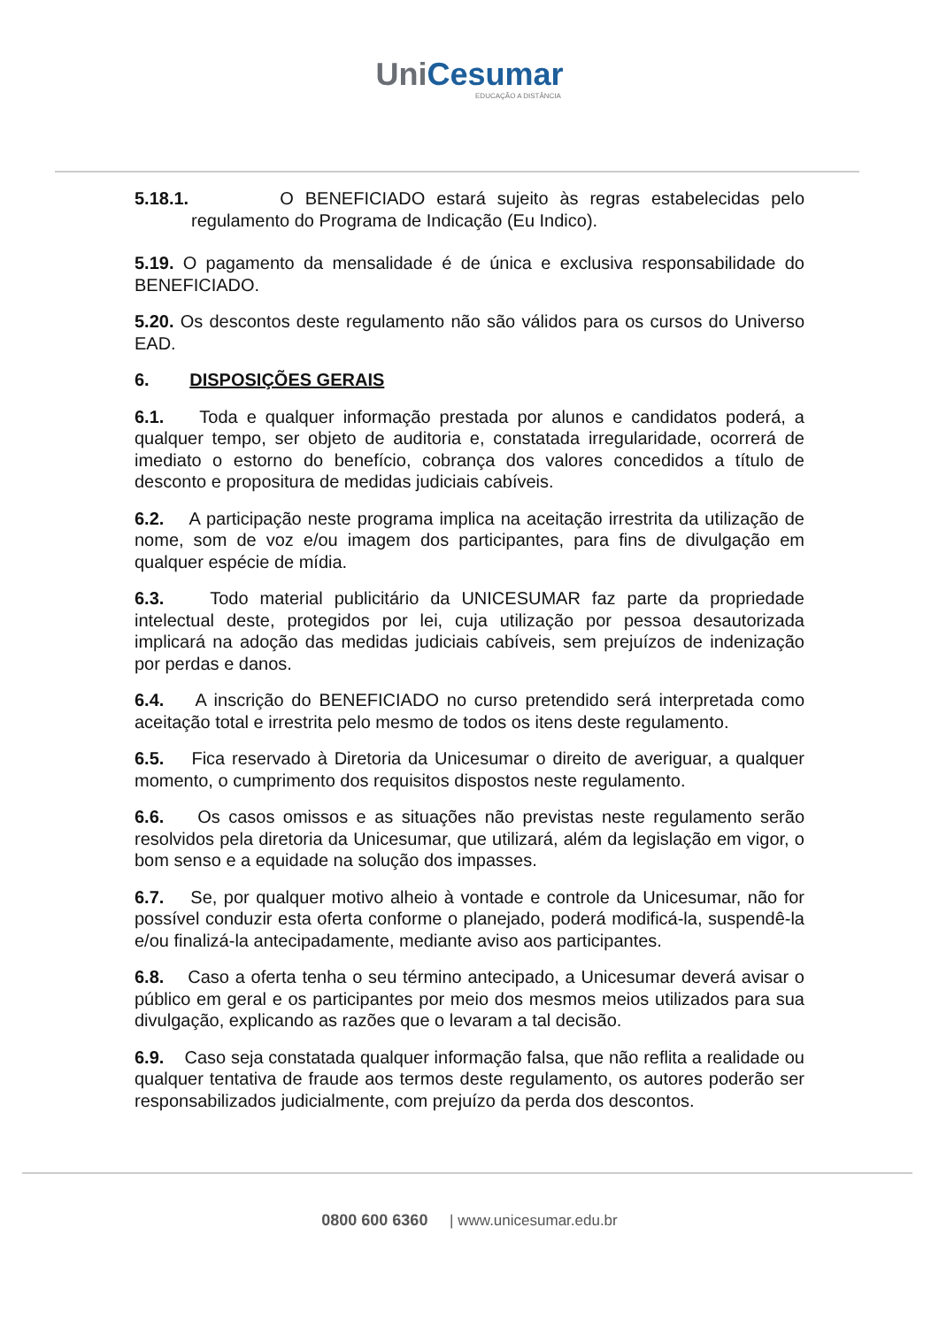UniCesumar
EDUCAÇÃO A DISTÂNCIA
5.18.1. O BENEFICIADO estará sujeito às regras estabelecidas pelo regulamento do Programa de Indicação (Eu Indico).
5.19. O pagamento da mensalidade é de única e exclusiva responsabilidade do BENEFICIADO.
5.20. Os descontos deste regulamento não são válidos para os cursos do Universo EAD.
6. DISPOSIÇÕES GERAIS
6.1. Toda e qualquer informação prestada por alunos e candidatos poderá, a qualquer tempo, ser objeto de auditoria e, constatada irregularidade, ocorrerá de imediato o estorno do benefício, cobrança dos valores concedidos a título de desconto e propositura de medidas judiciais cabíveis.
6.2. A participação neste programa implica na aceitação irrestrita da utilização de nome, som de voz e/ou imagem dos participantes, para fins de divulgação em qualquer espécie de mídia.
6.3. Todo material publicitário da UNICESUMAR faz parte da propriedade intelectual deste, protegidos por lei, cuja utilização por pessoa desautorizada implicará na adoção das medidas judiciais cabíveis, sem prejuízos de indenização por perdas e danos.
6.4. A inscrição do BENEFICIADO no curso pretendido será interpretada como aceitação total e irrestrita pelo mesmo de todos os itens deste regulamento.
6.5. Fica reservado à Diretoria da Unicesumar o direito de averiguar, a qualquer momento, o cumprimento dos requisitos dispostos neste regulamento.
6.6. Os casos omissos e as situações não previstas neste regulamento serão resolvidos pela diretoria da Unicesumar, que utilizará, além da legislação em vigor, o bom senso e a equidade na solução dos impasses.
6.7. Se, por qualquer motivo alheio à vontade e controle da Unicesumar, não for possível conduzir esta oferta conforme o planejado, poderá modificá-la, suspendê-la e/ou finalizá-la antecipadamente, mediante aviso aos participantes.
6.8. Caso a oferta tenha o seu término antecipado, a Unicesumar deverá avisar o público em geral e os participantes por meio dos mesmos meios utilizados para sua divulgação, explicando as razões que o levaram a tal decisão.
6.9. Caso seja constatada qualquer informação falsa, que não reflita a realidade ou qualquer tentativa de fraude aos termos deste regulamento, os autores poderão ser responsabilizados judicialmente, com prejuízo da perda dos descontos.
0800 600 6360 | www.unicesumar.edu.br